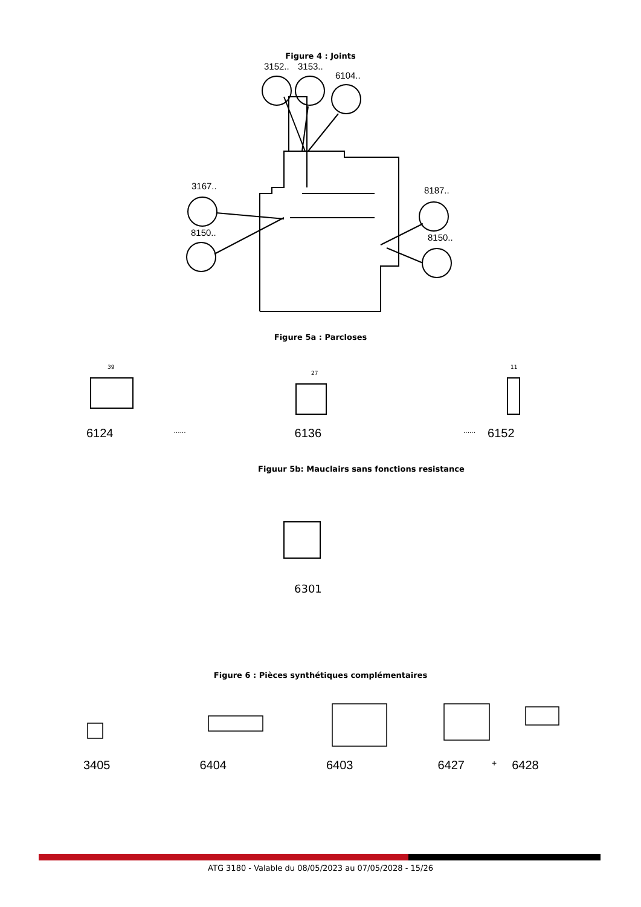Figure 4 : Joints
3152..
3153..
6104..
3167..
8150..
8187..
8150..
Figure 5a : Parcloses
39
27
11
6124...... 6136...... 6152
Figuur 5b: Mauclairs sans fonctions resistance
6301
Figure 6 : Pièces synthétiques complémentaires
3405 6404 6403 6427 + 6428
ATG 3180 - Valable du 08/05/2023 au 07/05/2028 - 15/26